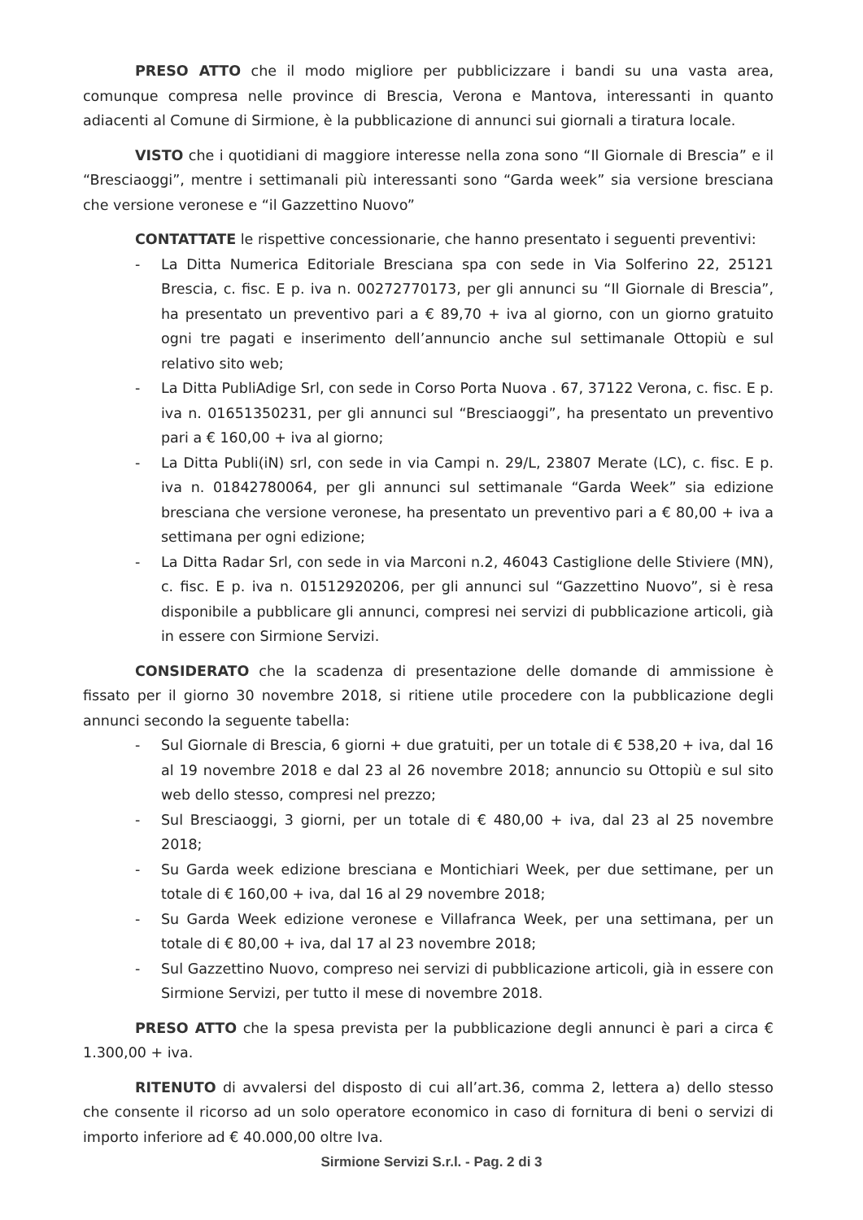PRESO ATTO che il modo migliore per pubblicizzare i bandi su una vasta area, comunque compresa nelle province di Brescia, Verona e Mantova, interessanti in quanto adiacenti al Comune di Sirmione, è la pubblicazione di annunci sui giornali a tiratura locale.
VISTO che i quotidiani di maggiore interesse nella zona sono “Il Giornale di Brescia” e il “Bresciaoggi”, mentre i settimanali più interessanti sono “Garda week” sia versione bresciana che versione veronese e “il Gazzettino Nuovo”
CONTATTATE le rispettive concessionarie, che hanno presentato i seguenti preventivi:
- La Ditta Numerica Editoriale Bresciana spa con sede in Via Solferino 22, 25121 Brescia, c. fisc. E p. iva n. 00272770173, per gli annunci su “Il Giornale di Brescia”, ha presentato un preventivo pari a € 89,70 + iva al giorno, con un giorno gratuito ogni tre pagati e inserimento dell’annuncio anche sul settimanale Ottopiù e sul relativo sito web;
- La Ditta PubliAdige Srl, con sede in Corso Porta Nuova . 67, 37122 Verona, c. fisc. E p. iva n. 01651350231, per gli annunci sul “Bresciaoggi”, ha presentato un preventivo pari a € 160,00 + iva al giorno;
- La Ditta Publi(iN) srl, con sede in via Campi n. 29/L, 23807 Merate (LC), c. fisc. E p. iva n. 01842780064, per gli annunci sul settimanale “Garda Week” sia edizione bresciana che versione veronese, ha presentato un preventivo pari a € 80,00 + iva a settimana per ogni edizione;
- La Ditta Radar Srl, con sede in via Marconi n.2, 46043 Castiglione delle Stiviere (MN), c. fisc. E p. iva n. 01512920206, per gli annunci sul “Gazzettino Nuovo”, si è resa disponibile a pubblicare gli annunci, compresi nei servizi di pubblicazione articoli, già in essere con Sirmione Servizi.
CONSIDERATO che la scadenza di presentazione delle domande di ammissione è fissato per il giorno 30 novembre 2018, si ritiene utile procedere con la pubblicazione degli annunci secondo la seguente tabella:
- Sul Giornale di Brescia, 6 giorni + due gratuiti, per un totale di € 538,20 + iva, dal 16 al 19 novembre 2018 e dal 23 al 26 novembre 2018; annuncio su Ottopiù e sul sito web dello stesso, compresi nel prezzo;
- Sul Bresciaoggi, 3 giorni, per un totale di € 480,00 + iva, dal 23 al 25 novembre 2018;
- Su Garda week edizione bresciana e Montichiari Week, per due settimane, per un totale di € 160,00 + iva, dal 16 al 29 novembre 2018;
- Su Garda Week edizione veronese e Villafranca Week, per una settimana, per un totale di € 80,00 + iva, dal 17 al 23 novembre 2018;
- Sul Gazzettino Nuovo, compreso nei servizi di pubblicazione articoli, già in essere con Sirmione Servizi, per tutto il mese di novembre 2018.
PRESO ATTO che la spesa prevista per la pubblicazione degli annunci è pari a circa € 1.300,00 + iva.
RITENUTO di avvalersi del disposto di cui all’art.36, comma 2, lettera a) dello stesso che consente il ricorso ad un solo operatore economico in caso di fornitura di beni o servizi di importo inferiore ad € 40.000,00 oltre Iva.
Sirmione Servizi S.r.l. - Pag. 2 di 3